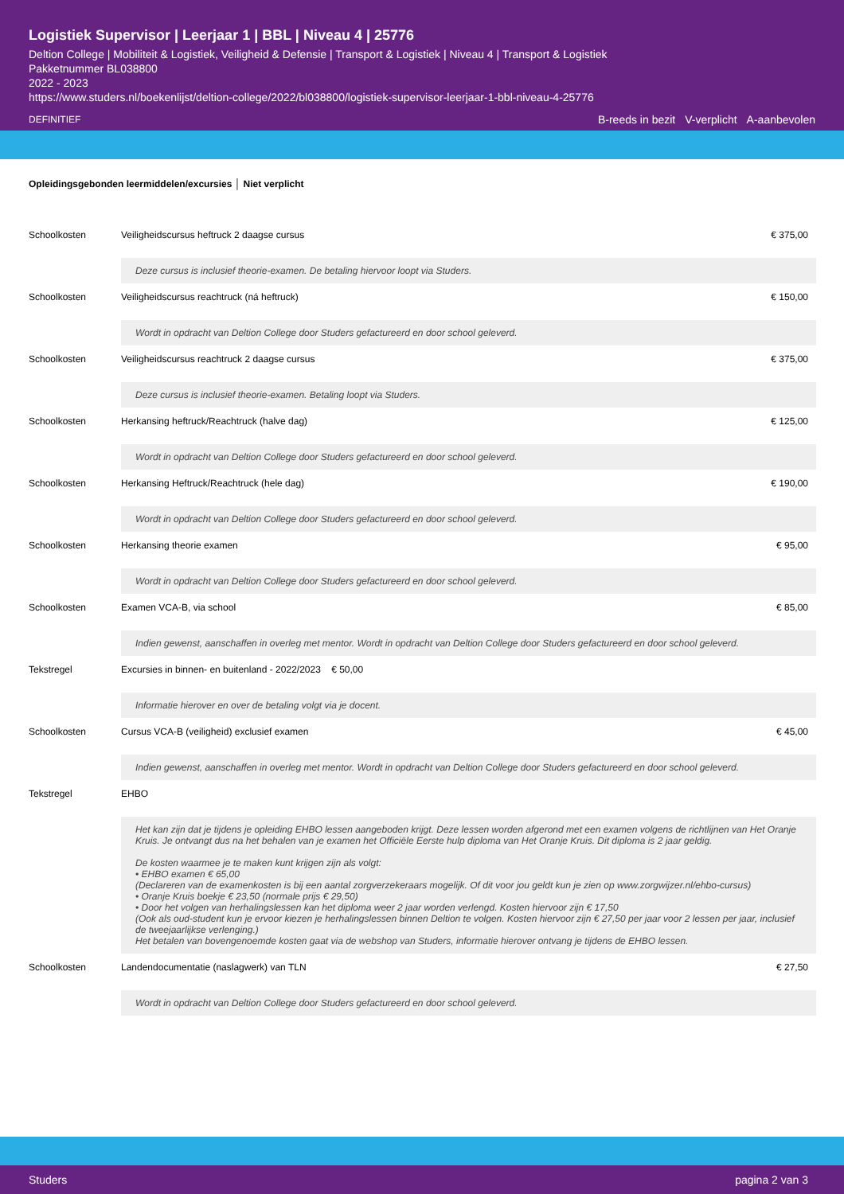Logistiek Supervisor | Leerjaar 1 | BBL | Niveau 4 | 25776
Deltion College | Mobiliteit & Logistiek, Veiligheid & Defensie | Transport & Logistiek | Niveau 4 | Transport & Logistiek
Pakketnummer BL038800
2022 - 2023
https://www.studers.nl/boekenlijst/deltion-college/2022/bl038800/logistiek-supervisor-leerjaar-1-bbl-niveau-4-25776
DEFINITIEF
B-reeds in bezit V-verplicht A-aanbevolen
Opleidingsgebonden leermiddelen/excursies │ Niet verplicht
| Schoolkosten | Veiligheidscursus heftruck 2 daagse cursus | € 375,00 |
| | Deze cursus is inclusief theorie-examen. De betaling hiervoor loopt via Studers. | |
| Schoolkosten | Veiligheidscursus reachtruck (ná heftruck) | € 150,00 |
| | Wordt in opdracht van Deltion College door Studers gefactureerd en door school geleverd. | |
| Schoolkosten | Veiligheidscursus reachtruck 2 daagse cursus | € 375,00 |
| | Deze cursus is inclusief theorie-examen. Betaling loopt via Studers. | |
| Schoolkosten | Herkansing heftruck/Reachtruck (halve dag) | € 125,00 |
| | Wordt in opdracht van Deltion College door Studers gefactureerd en door school geleverd. | |
| Schoolkosten | Herkansing Heftruck/Reachtruck (hele dag) | € 190,00 |
| | Wordt in opdracht van Deltion College door Studers gefactureerd en door school geleverd. | |
| Schoolkosten | Herkansing theorie examen | € 95,00 |
| | Wordt in opdracht van Deltion College door Studers gefactureerd en door school geleverd. | |
| Schoolkosten | Examen VCA-B, via school | € 85,00 |
| | Indien gewenst, aanschaffen in overleg met mentor. Wordt in opdracht van Deltion College door Studers gefactureerd en door school geleverd. | |
| Tekstregel | Excursies in binnen- en buitenland - 2022/2023 € 50,00 | |
| | Informatie hierover en over de betaling volgt via je docent. | |
| Schoolkosten | Cursus VCA-B (veiligheid) exclusief examen | € 45,00 |
| | Indien gewenst, aanschaffen in overleg met mentor. Wordt in opdracht van Deltion College door Studers gefactureerd en door school geleverd. | |
| Tekstregel | EHBO | |
| | Het kan zijn dat je tijdens je opleiding EHBO lessen aangeboden krijgt. Deze lessen worden afgerond met een examen volgens de richtlijnen van Het Oranje Kruis. Je ontvangt dus na het behalen van je examen het Officiële Eerste hulp diploma van Het Oranje Kruis. Dit diploma is 2 jaar geldig. De kosten waarmee je te maken kunt krijgen zijn als volgt: • EHBO examen € 65,00 (Declareren van de examenkosten is bij een aantal zorgverzekeraars mogelijk. Of dit voor jou geldt kun je zien op www.zorgwijzer.nl/ehbo-cursus) • Oranje Kruis boekje € 23,50 (normale prijs € 29,50) • Door het volgen van herhalingslessen kan het diploma weer 2 jaar worden verlengd. Kosten hiervoor zijn € 17,50 (Ook als oud-student kun je ervoor kiezen je herhalingslessen binnen Deltion te volgen. Kosten hiervoor zijn € 27,50 per jaar voor 2 lessen per jaar, inclusief de tweejaarlijkse verlenging.) Het betalen van bovengenoemde kosten gaat via de webshop van Studers, informatie hierover ontvang je tijdens de EHBO lessen. | |
| Schoolkosten | Landendocumentatie (naslagwerk) van TLN | € 27,50 |
| | Wordt in opdracht van Deltion College door Studers gefactureerd en door school geleverd. | |
Studers pagina 2 van 3